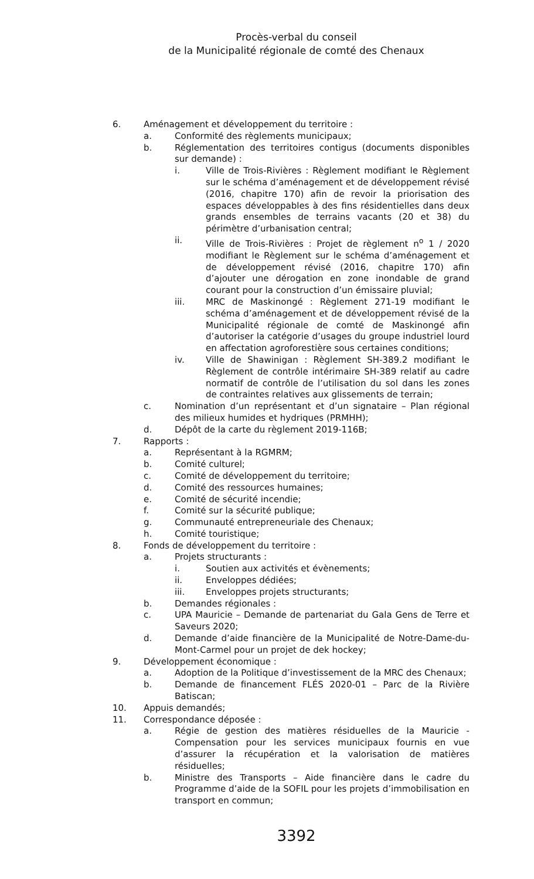Procès-verbal du conseil
de la Municipalité régionale de comté des Chenaux
6. Aménagement et développement du territoire :
a. Conformité des règlements municipaux;
b. Réglementation des territoires contigus (documents disponibles sur demande) :
i. Ville de Trois-Rivières : Règlement modifiant le Règlement sur le schéma d’aménagement et de développement révisé (2016, chapitre 170) afin de revoir la priorisation des espaces développables à des fins résidentielles dans deux grands ensembles de terrains vacants (20 et 38) du périmètre d’urbanisation central;
ii. Ville de Trois-Rivières : Projet de règlement n<sup>o</sup> 1 / 2020 modifiant le Règlement sur le schéma d’aménagement et de développement révisé (2016, chapitre 170) afin d’ajouter une dérogation en zone inondable de grand courant pour la construction d’un émissaire pluvial;
iii. MRC de Maskinongé : Règlement 271-19 modifiant le schéma d’aménagement et de développement révisé de la Municipalité régionale de comté de Maskinongé afin d’autoriser la catégorie d’usages du groupe industriel lourd en affectation agroforestière sous certaines conditions;
iv. Ville de Shawinigan : Règlement SH-389.2 modifiant le Règlement de contrôle intérimaire SH-389 relatif au cadre normatif de contrôle de l’utilisation du sol dans les zones de contraintes relatives aux glissements de terrain;
c. Nomination d’un représentant et d’un signataire – Plan régional des milieux humides et hydriques (PRMHH);
d. Dépôt de la carte du règlement 2019-116B;
7. Rapports :
a. Représentant à la RGMRM;
b. Comité culturel;
c. Comité de développement du territoire;
d. Comité des ressources humaines;
e. Comité de sécurité incendie;
f. Comité sur la sécurité publique;
g. Communauté entrepreneuriale des Chenaux;
h. Comité touristique;
8. Fonds de développement du territoire :
a. Projets structurants :
i. Soutien aux activités et évènements;
ii. Enveloppes dédiées;
iii. Enveloppes projets structurants;
b. Demandes régionales :
c. UPA Mauricie – Demande de partenariat du Gala Gens de Terre et Saveurs 2020;
d. Demande d’aide financière de la Municipalité de Notre-Dame-du-Mont-Carmel pour un projet de dek hockey;
9. Développement économique :
a. Adoption de la Politique d’investissement de la MRC des Chenaux;
b. Demande de financement FLÉS 2020-01 – Parc de la Rivière Batiscan;
10. Appuis demandés;
11. Correspondance déposée :
a. Régie de gestion des matières résiduelles de la Mauricie - Compensation pour les services municipaux fournis en vue d’assurer la récupération et la valorisation de matières résiduelles;
b. Ministre des Transports – Aide financière dans le cadre du Programme d’aide de la SOFIL pour les projets d’immobilisation en transport en commun;
3392